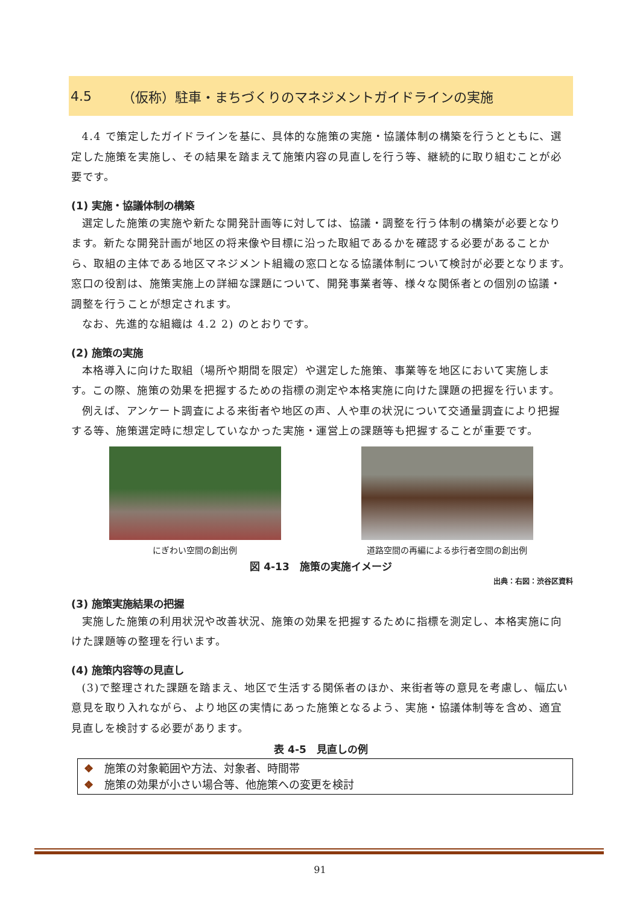4.5 （仮称）駐車・まちづくりのマネジメントガイドラインの実施
4.4 で策定したガイドラインを基に、具体的な施策の実施・協議体制の構築を行うとともに、選定した施策を実施し、その結果を踏まえて施策内容の見直しを行う等、継続的に取り組むことが必要です。
(1) 実施・協議体制の構築
選定した施策の実施や新たな開発計画等に対しては、協議・調整を行う体制の構築が必要となります。新たな開発計画が地区の将来像や目標に沿った取組であるかを確認する必要があることから、取組の主体である地区マネジメント組織の窓口となる協議体制について検討が必要となります。窓口の役割は、施策実施上の詳細な課題について、開発事業者等、様々な関係者との個別の協議・調整を行うことが想定されます。
なお、先進的な組織は 4.2 2) のとおりです。
(2) 施策の実施
本格導入に向けた取組（場所や期間を限定）や選定した施策、事業等を地区において実施します。この際、施策の効果を把握するための指標の測定や本格実施に向けた課題の把握を行います。
例えば、アンケート調査による来街者や地区の声、人や車の状況について交通量調査により把握する等、施策選定時に想定していなかった実施・運営上の課題等も把握することが重要です。
にぎわい空間の創出例 道路空間の再編による歩行者空間の創出例
図 4-13　施策の実施イメージ
出典：右図：渋谷区資料
(3) 施策実施結果の把握
実施した施策の利用状況や改善状況、施策の効果を把握するために指標を測定し、本格実施に向けた課題等の整理を行います。
(4) 施策内容等の見直し
(3)で整理された課題を踏まえ、地区で生活する関係者のほか、来街者等の意見を考慮し、幅広い意見を取り入れながら、より地区の実情にあった施策となるよう、実施・協議体制等を含め、適宜見直しを検討する必要があります。
表 4-5　見直しの例
❖ 施策の対象範囲や方法、対象者、時間帯
❖ 施策の効果が小さい場合等、他施策への変更を検討
91